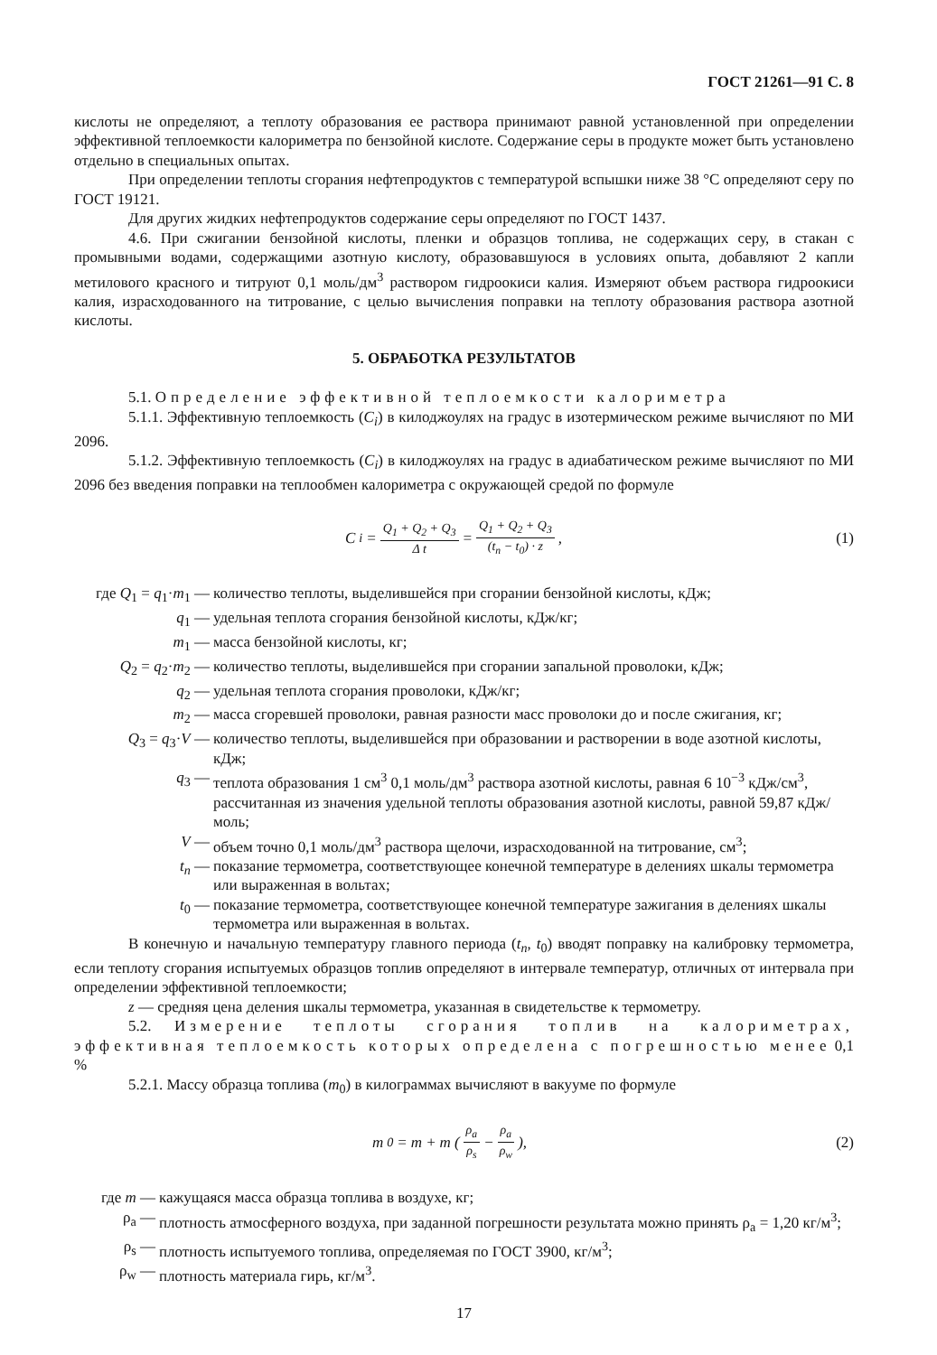ГОСТ 21261—91 С. 8
кислоты не определяют, а теплоту образования ее раствора принимают равной установленной при определении эффективной теплоемкости калориметра по бензойной кислоте. Содержание серы в продукте может быть установлено отдельно в специальных опытах.
При определении теплоты сгорания нефтепродуктов с температурой вспышки ниже 38 °С определяют серу по ГОСТ 19121.
Для других жидких нефтепродуктов содержание серы определяют по ГОСТ 1437.
4.6. При сжигании бензойной кислоты, пленки и образцов топлива, не содержащих серу, в стакан с промывными водами, содержащими азотную кислоту, образовавшуюся в условиях опыта, добавляют 2 капли метилового красного и титруют 0,1 моль/дм<sup>3</sup> раствором гидроокиси калия. Измеряют объем раствора гидроокиси калия, израсходованного на титрование, с целью вычисления поправки на теплоту образования раствора азотной кислоты.
5. ОБРАБОТКА РЕЗУЛЬТАТОВ
5.1. Определение эффективной теплоемкости калориметра
5.1.1. Эффективную теплоемкость (C<sub>i</sub>) в килоджоулях на градус в изотермическом режиме вычисляют по МИ 2096.
5.1.2. Эффективную теплоемкость (C<sub>i</sub>) в килоджоулях на градус в адиабатическом режиме вычисляют по МИ 2096 без введения поправки на теплообмен калориметра с окружающей средой по формуле
C<sub>i</sub> = Q<sub>1</sub> + Q<sub>2</sub> + Q<sub>3</sub> Δ t = Q<sub>1</sub> + Q<sub>2</sub> + Q<sub>3</sub> (t<sub>n</sub> − t<sub>0</sub>) · z ,
(1)
где Q<sub>1</sub> = q<sub>1</sub>·m<sub>1</sub> —
количество теплоты, выделившейся при сгорании бензойной кислоты, кДж;
q<sub>1</sub> —
удельная теплота сгорания бензойной кислоты, кДж/кг;
m<sub>1</sub> —
масса бензойной кислоты, кг;
Q<sub>2</sub> = q<sub>2</sub>·m<sub>2</sub> —
количество теплоты, выделившейся при сгорании запальной проволоки, кДж;
q<sub>2</sub> —
удельная теплота сгорания проволоки, кДж/кг;
m<sub>2</sub> —
масса сгоревшей проволоки, равная разности масс проволоки до и после сжигания, кг;
Q<sub>3</sub> = q<sub>3</sub>·V —
количество теплоты, выделившейся при образовании и растворении в воде азотной кислоты, кДж;
q<sub>3</sub> —
теплота образования 1 см<sup>3</sup> 0,1 моль/дм<sup>3</sup> раствора азотной кислоты, равная 6 10<sup>−3</sup> кДж/см<sup>3</sup>, рассчитанная из значения удельной теплоты образования азотной кислоты, равной 59,87 кДж/моль;
V —
объем точно 0,1 моль/дм<sup>3</sup> раствора щелочи, израсходованной на титрование, см<sup>3</sup>;
t<sub>n</sub> —
показание термометра, соответствующее конечной температуре в делениях шкалы термометра или выраженная в вольтах;
t<sub>0</sub> —
показание термометра, соответствующее конечной температуре зажигания в делениях шкалы термометра или выраженная в вольтах.
В конечную и начальную температуру главного периода (t<sub>n</sub>, t<sub>0</sub>) вводят поправку на калибровку термометра, если теплоту сгорания испытуемых образцов топлив определяют в интервале температур, отличных от интервала при определении эффективной теплоемкости;
z — средняя цена деления шкалы термометра, указанная в свидетельстве к термометру.
5.2. Измерение теплоты сгорания топлив на калориметрах, эффективная теплоемкость которых определена с погрешностью менее 0,1 %
5.2.1. Массу образца топлива (m<sub>0</sub>) в килограммах вычисляют в вакууме по формуле
m<sub>0</sub> = m + m ( ρ<sub>a</sub> ρ<sub>s</sub> − ρ<sub>a</sub> ρ<sub>w</sub> ), (2)
где m —
кажущаяся масса образца топлива в воздухе, кг;
ρ<sub>a</sub> —
плотность атмосферного воздуха, при заданной погрешности результата можно принять ρ<sub>a</sub> = 1,20 кг/м<sup>3</sup>;
ρ<sub>s</sub> —
плотность испытуемого топлива, определяемая по ГОСТ 3900, кг/м<sup>3</sup>;
ρ<sub>w</sub> —
плотность материала гирь, кг/м<sup>3</sup>.
17